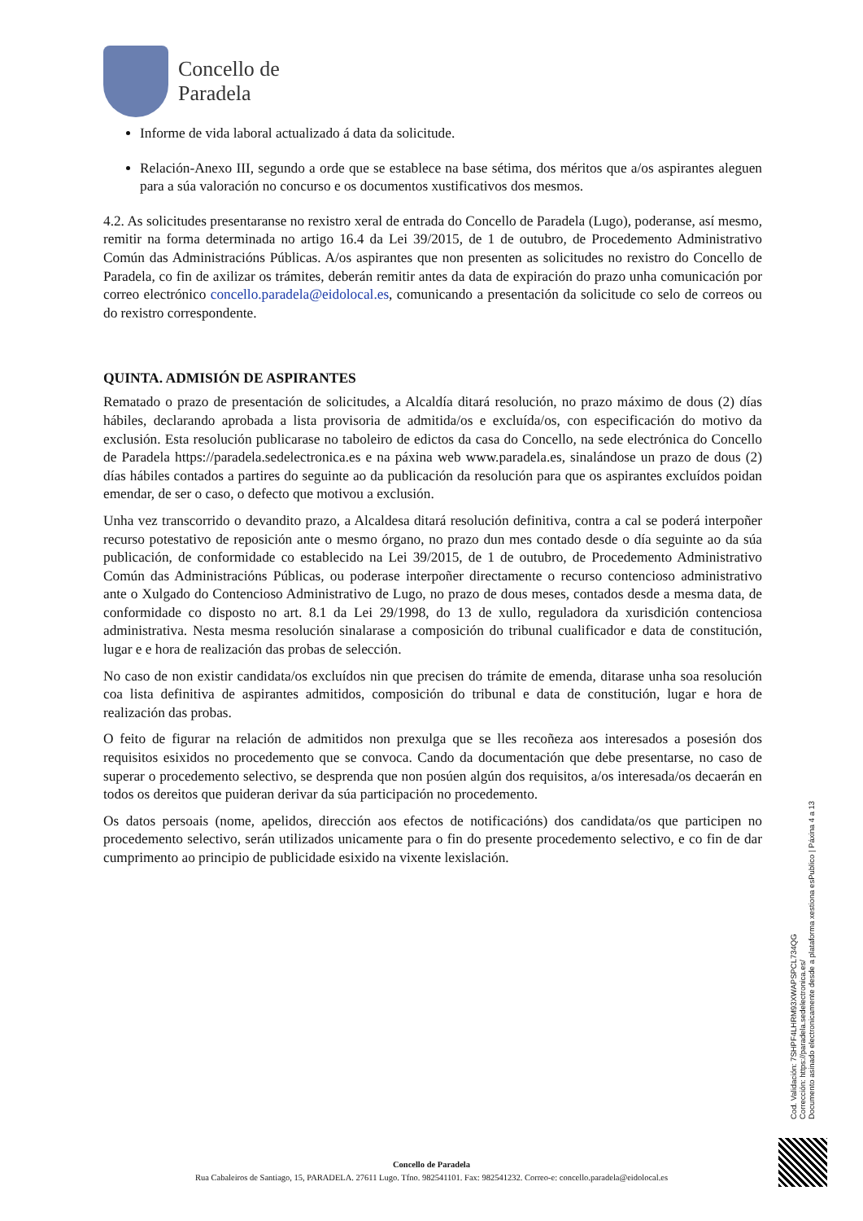Concello de
Paradela
Informe de vida laboral actualizado á data da solicitude.
Relación-Anexo III, segundo a orde que se establece na base sétima, dos méritos que a/os aspirantes aleguen para a súa valoración no concurso e os documentos xustificativos dos mesmos.
4.2. As solicitudes presentaranse no rexistro xeral de entrada do Concello de Paradela (Lugo), poderanse, así mesmo, remitir na forma determinada no artigo 16.4 da Lei 39/2015, de 1 de outubro, de Procedemento Administrativo Común das Administracións Públicas. A/os aspirantes que non presenten as solicitudes no rexistro do Concello de Paradela, co fin de axilizar os trámites, deberán remitir antes da data de expiración do prazo unha comunicación por correo electrónico concello.paradela@eidolocal.es, comunicando a presentación da solicitude co selo de correos ou do rexistro correspondente.
QUINTA. ADMISIÓN DE ASPIRANTES
Rematado o prazo de presentación de solicitudes, a Alcaldía ditará resolución, no prazo máximo de dous (2) días hábiles, declarando aprobada a lista provisoria de admitida/os e excluída/os, con especificación do motivo da exclusión. Esta resolución publicarase no taboleiro de edictos da casa do Concello, na sede electrónica do Concello de Paradela https://paradela.sedelectronica.es e na páxina web www.paradela.es, sinalándose un prazo de dous (2) días hábiles contados a partires do seguinte ao da publicación da resolución para que os aspirantes excluídos poidan emendar, de ser o caso, o defecto que motivou a exclusión.
Unha vez transcorrido o devandito prazo, a Alcaldesa ditará resolución definitiva, contra a cal se poderá interpoñer recurso potestativo de reposición ante o mesmo órgano, no prazo dun mes contado desde o día seguinte ao da súa publicación, de conformidade co establecido na Lei 39/2015, de 1 de outubro, de Procedemento Administrativo Común das Administracións Públicas, ou poderase interpoñer directamente o recurso contencioso administrativo ante o Xulgado do Contencioso Administrativo de Lugo, no prazo de dous meses, contados desde a mesma data, de conformidade co disposto no art. 8.1 da Lei 29/1998, do 13 de xullo, reguladora da xurisdición contenciosa administrativa. Nesta mesma resolución sinalarase a composición do tribunal cualificador e data de constitución, lugar e e hora de realización das probas de selección.
No caso de non existir candidata/os excluídos nin que precisen do trámite de emenda, ditarase unha soa resolución coa lista definitiva de aspirantes admitidos, composición do tribunal e data de constitución, lugar e hora de realización das probas.
O feito de figurar na relación de admitidos non prexulga que se lles recoñeza aos interesados a posesión dos requisitos esixidos no procedemento que se convoca. Cando da documentación que debe presentarse, no caso de superar o procedemento selectivo, se desprenda que non posúen algún dos requisitos, a/os interesada/os decaerán en todos os dereitos que puideran derivar da súa participación no procedemento.
Os datos persoais (nome, apelidos, dirección aos efectos de notificacións) dos candidata/os que participen no procedemento selectivo, serán utilizados unicamente para o fin do presente procedemento selectivo, e co fin de dar cumprimento ao principio de publicidade esixido na vixente lexislación.
Cod. Validación: 7SHPF4LHRM93XWAPSPCL734QG
Corrección: https://paradela.sedelectronica.es/
Documento asinado electronicamente desde a plataforma xestiona esPublico | Páxina 4 a 13
Concello de Paradela
Rua Cabaleiros de Santiago, 15, PARADELA. 27611 Lugo. Tfno. 982541101. Fax: 982541232. Correo-e: concello.paradela@eidolocal.es